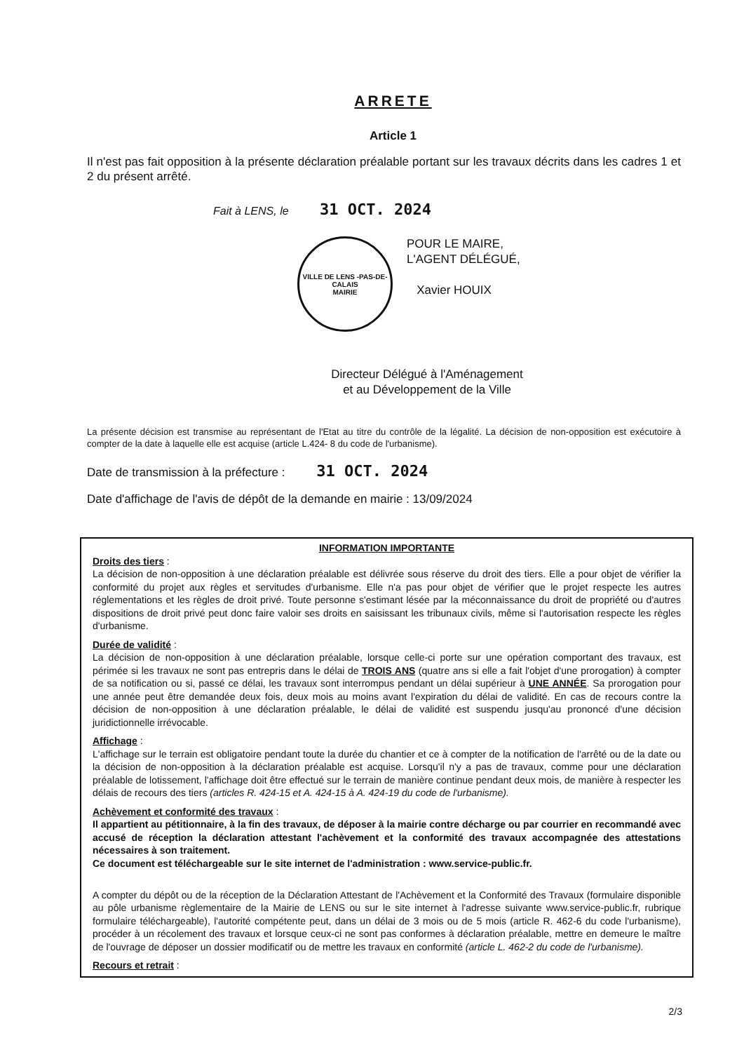ARRETE
Article 1
Il n'est pas fait opposition à la présente déclaration préalable portant sur les travaux décrits dans les cadres 1 et 2 du présent arrêté.
Fait à LENS, le 31 OCT. 2024
VILLE DE LENS -PAS-DE-CALAIS
MAIRIE
POUR LE MAIRE,
L'AGENT DÉLÉGUÉ,
Xavier HOUIX
Directeur Délégué à l'Aménagement
et au Développement de la Ville
La présente décision est transmise au représentant de l'Etat au titre du contrôle de la légalité. La décision de non-opposition est exécutoire à compter de la date à laquelle elle est acquise (article L.424- 8 du code de l'urbanisme).
Date de transmission à la préfecture : 31 OCT. 2024
Date d'affichage de l'avis de dépôt de la demande en mairie : 13/09/2024
INFORMATION IMPORTANTE
Droits des tiers :
La décision de non-opposition à une déclaration préalable est délivrée sous réserve du droit des tiers. Elle a pour objet de vérifier la conformité du projet aux règles et servitudes d'urbanisme. Elle n'a pas pour objet de vérifier que le projet respecte les autres réglementations et les règles de droit privé. Toute personne s'estimant lésée par la méconnaissance du droit de propriété ou d'autres dispositions de droit privé peut donc faire valoir ses droits en saisissant les tribunaux civils, même si l'autorisation respecte les règles d'urbanisme.
Durée de validité :
La décision de non-opposition à une déclaration préalable, lorsque celle-ci porte sur une opération comportant des travaux, est périmée si les travaux ne sont pas entrepris dans le délai de TROIS ANS (quatre ans si elle a fait l'objet d'une prorogation) à compter de sa notification ou si, passé ce délai, les travaux sont interrompus pendant un délai supérieur à UNE ANNÉE. Sa prorogation pour une année peut être demandée deux fois, deux mois au moins avant l'expiration du délai de validité. En cas de recours contre la décision de non-opposition à une déclaration préalable, le délai de validité est suspendu jusqu'au prononcé d'une décision juridictionnelle irrévocable.
Affichage :
L'affichage sur le terrain est obligatoire pendant toute la durée du chantier et ce à compter de la notification de l'arrêté ou de la date ou la décision de non-opposition à la déclaration préalable est acquise. Lorsqu'il n'y a pas de travaux, comme pour une déclaration préalable de lotissement, l'affichage doit être effectué sur le terrain de manière continue pendant deux mois, de manière à respecter les délais de recours des tiers (articles R. 424-15 et A. 424-15 à A. 424-19 du code de l'urbanisme).
Achèvement et conformité des travaux :
Il appartient au pétitionnaire, à la fin des travaux, de déposer à la mairie contre décharge ou par courrier en recommandé avec accusé de réception la déclaration attestant l'achèvement et la conformité des travaux accompagnée des attestations nécessaires à son traitement.
Ce document est téléchargeable sur le site internet de l'administration : www.service-public.fr.
A compter du dépôt ou de la réception de la Déclaration Attestant de l'Achèvement et la Conformité des Travaux (formulaire disponible au pôle urbanisme règlementaire de la Mairie de LENS ou sur le site internet à l'adresse suivante www.service-public.fr, rubrique formulaire téléchargeable), l'autorité compétente peut, dans un délai de 3 mois ou de 5 mois (article R. 462-6 du code l'urbanisme), procéder à un récolement des travaux et lorsque ceux-ci ne sont pas conformes à déclaration préalable, mettre en demeure le maître de l'ouvrage de déposer un dossier modificatif ou de mettre les travaux en conformité (article L. 462-2 du code de l'urbanisme).
Recours et retrait :
2/3